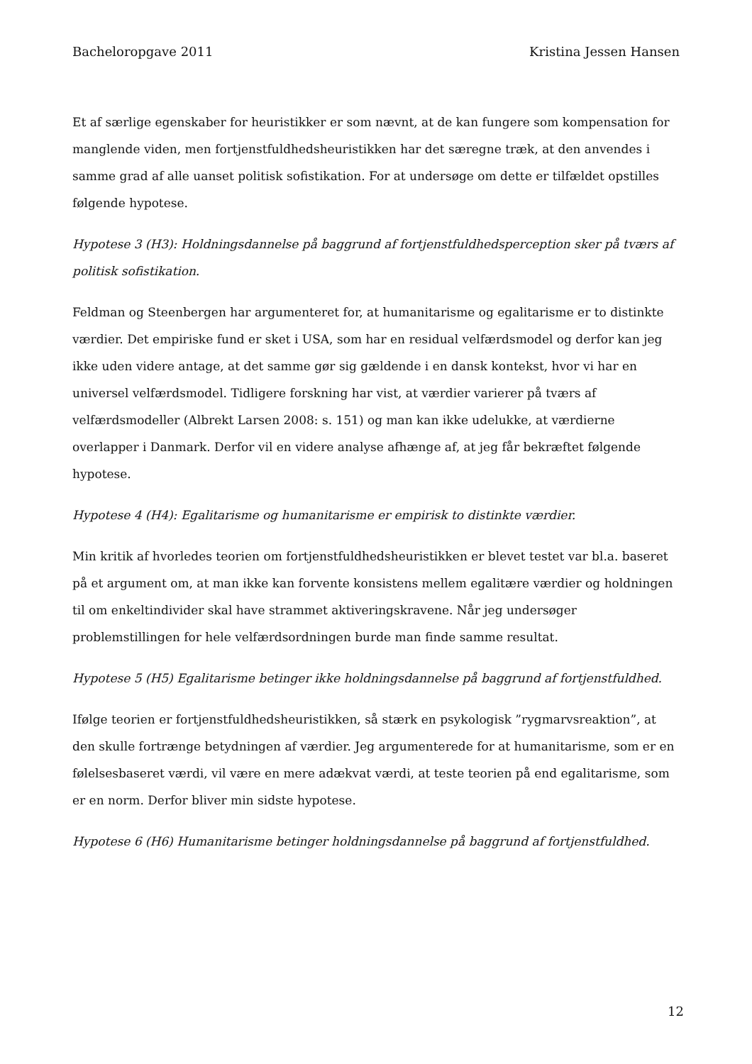Bacheloropgave 2011 Kristina Jessen Hansen
Et af særlige egenskaber for heuristikker er som nævnt, at de kan fungere som kompensation for manglende viden, men fortjenstfuldhedsheuristikken har det særegne træk, at den anvendes i samme grad af alle uanset politisk sofistikation. For at undersøge om dette er tilfældet opstilles følgende hypotese.
Hypotese 3 (H3): Holdningsdannelse på baggrund af fortjenstfuldhedsperception sker på tværs af politisk sofistikation.
Feldman og Steenbergen har argumenteret for, at humanitarisme og egalitarisme er to distinkte værdier. Det empiriske fund er sket i USA, som har en residual velfærdsmodel og derfor kan jeg ikke uden videre antage, at det samme gør sig gældende i en dansk kontekst, hvor vi har en universel velfærdsmodel. Tidligere forskning har vist, at værdier varierer på tværs af velfærdsmodeller (Albrekt Larsen 2008: s. 151) og man kan ikke udelukke, at værdierne overlapper i Danmark. Derfor vil en videre analyse afhænge af, at jeg får bekræftet følgende hypotese.
Hypotese 4 (H4): Egalitarisme og humanitarisme er empirisk to distinkte værdier.
Min kritik af hvorledes teorien om fortjenstfuldhedsheuristikken er blevet testet var bl.a. baseret på et argument om, at man ikke kan forvente konsistens mellem egalitære værdier og holdningen til om enkeltindivider skal have strammet aktiveringskravene. Når jeg undersøger problemstillingen for hele velfærdsordningen burde man finde samme resultat.
Hypotese 5 (H5) Egalitarisme betinger ikke holdningsdannelse på baggrund af fortjenstfuldhed.
Ifølge teorien er fortjenstfuldhedsheuristikken, så stærk en psykologisk ”rygmarvsreaktion”, at den skulle fortrænge betydningen af værdier. Jeg argumenterede for at humanitarisme, som er en følelsesbaseret værdi, vil være en mere adækvat værdi, at teste teorien på end egalitarisme, som er en norm. Derfor bliver min sidste hypotese.
Hypotese 6 (H6) Humanitarisme betinger holdningsdannelse på baggrund af fortjenstfuldhed.
12